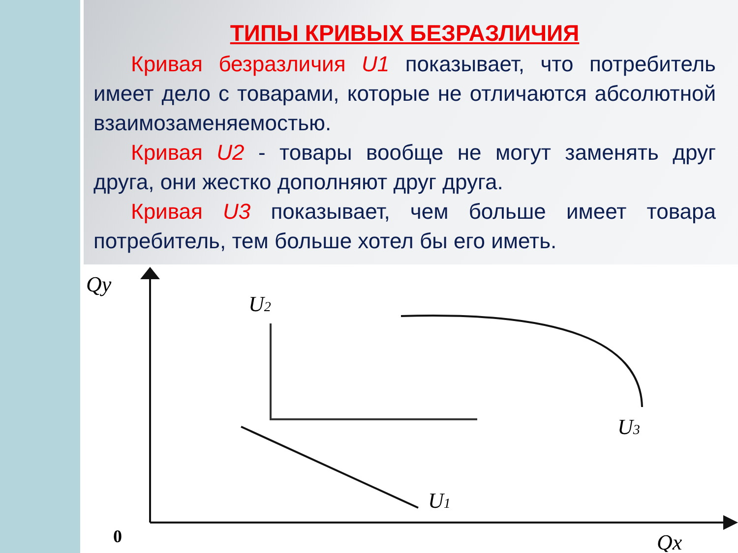ТИПЫ КРИВЫХ БЕЗРАЗЛИЧИЯ
Кривая безразличия U1 показывает, что потребитель имеет дело с товарами, которые не отличаются абсолютной взаимозаменяемостью.
Кривая U2 - товары вообще не могут заменять друг друга, они жестко дополняют друг друга.
Кривая U3 показывает, чем больше имеет товара потребитель, тем больше хотел бы его иметь.
Qy
0
Qx
U2
U1
U3